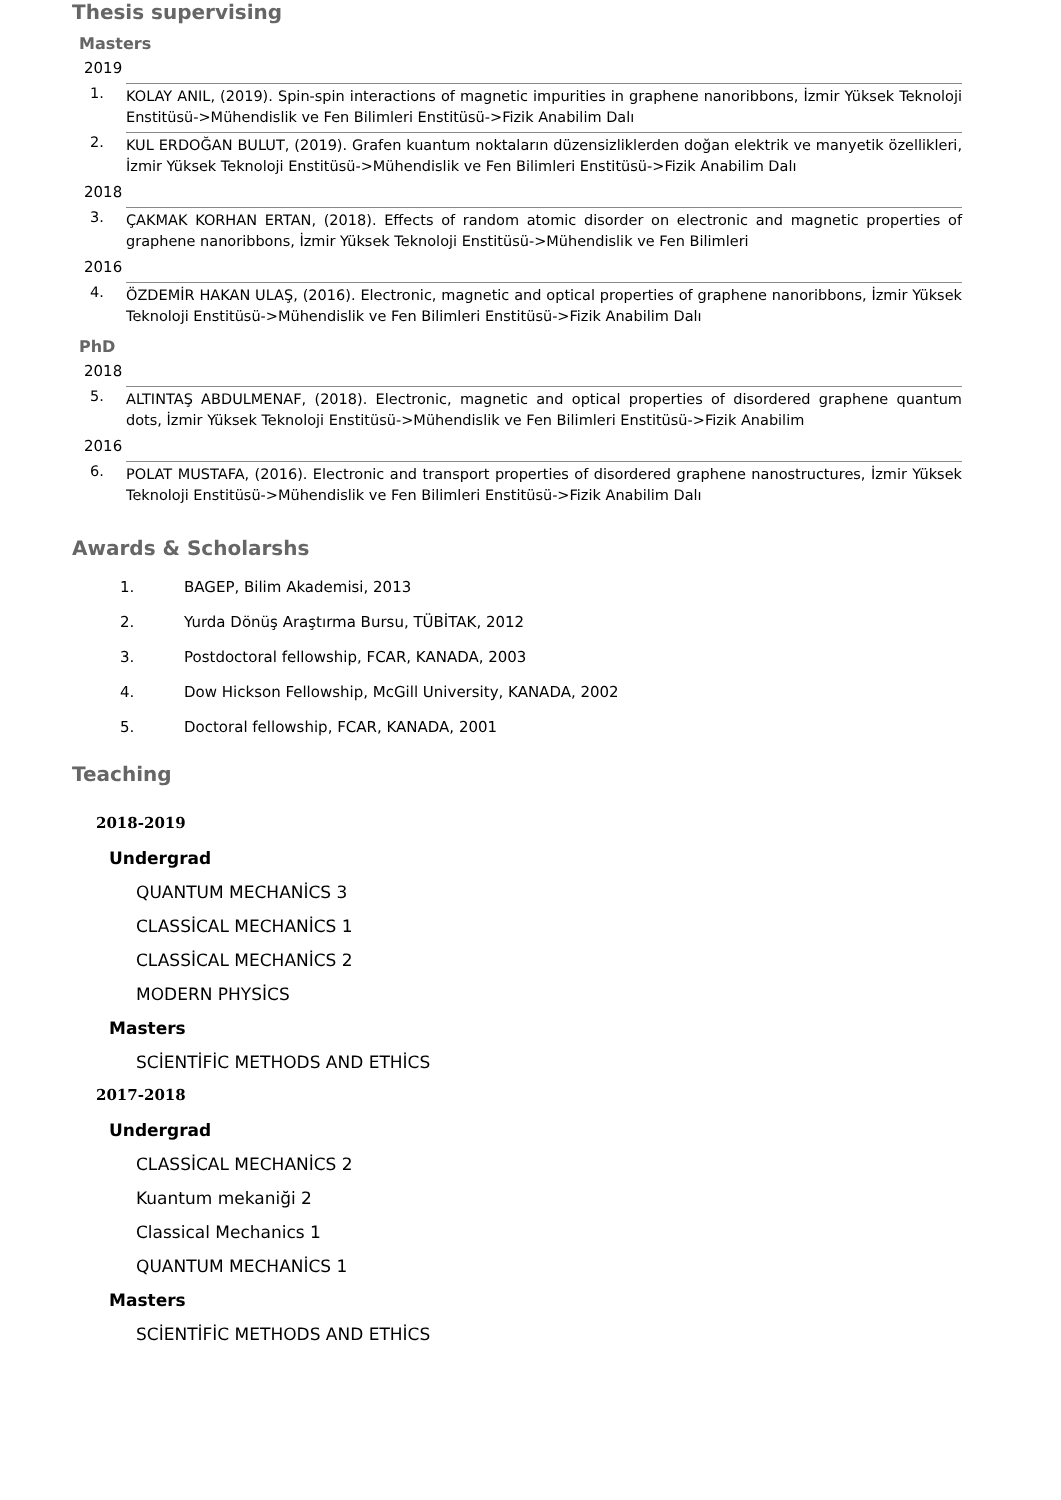Thesis supervising
Masters
2019
1. KOLAY ANIL, (2019). Spin-spin interactions of magnetic impurities in graphene nanoribbons, İzmir Yüksek Teknoloji Enstitüsü->Mühendislik ve Fen Bilimleri Enstitüsü->Fizik Anabilim Dalı
2. KUL ERDOĞAN BULUT, (2019). Grafen kuantum noktaların düzensizliklerden doğan elektrik ve manyetik özellikleri, İzmir Yüksek Teknoloji Enstitüsü->Mühendislik ve Fen Bilimleri Enstitüsü->Fizik Anabilim Dalı
2018
3. ÇAKMAK KORHAN ERTAN, (2018). Effects of random atomic disorder on electronic and magnetic properties of graphene nanoribbons, İzmir Yüksek Teknoloji Enstitüsü->Mühendislik ve Fen Bilimleri
2016
4. ÖZDEMİR HAKAN ULAŞ, (2016). Electronic, magnetic and optical properties of graphene nanoribbons, İzmir Yüksek Teknoloji Enstitüsü->Mühendislik ve Fen Bilimleri Enstitüsü->Fizik Anabilim Dalı
PhD
2018
5. ALTINTAŞ ABDULMENAF, (2018). Electronic, magnetic and optical properties of disordered graphene quantum dots, İzmir Yüksek Teknoloji Enstitüsü->Mühendislik ve Fen Bilimleri Enstitüsü->Fizik Anabilim
2016
6. POLAT MUSTAFA, (2016). Electronic and transport properties of disordered graphene nanostructures, İzmir Yüksek Teknoloji Enstitüsü->Mühendislik ve Fen Bilimleri Enstitüsü->Fizik Anabilim Dalı
Awards & Scholarshs
1. BAGEP, Bilim Akademisi, 2013
2. Yurda Dönüş Araştırma Bursu, TÜBİTAK, 2012
3. Postdoctoral fellowship, FCAR, KANADA, 2003
4. Dow Hickson Fellowship, McGill University, KANADA, 2002
5. Doctoral fellowship, FCAR, KANADA, 2001
Teaching
2018-2019
Undergrad
QUANTUM MECHANİCS 3
CLASSİCAL MECHANİCS 1
CLASSİCAL MECHANİCS 2
MODERN PHYSİCS
Masters
SCİENTİFİC METHODS AND ETHİCS
2017-2018
Undergrad
CLASSİCAL MECHANİCS 2
Kuantum mekaniği 2
Classical Mechanics 1
QUANTUM MECHANİCS 1
Masters
SCİENTİFİC METHODS AND ETHİCS